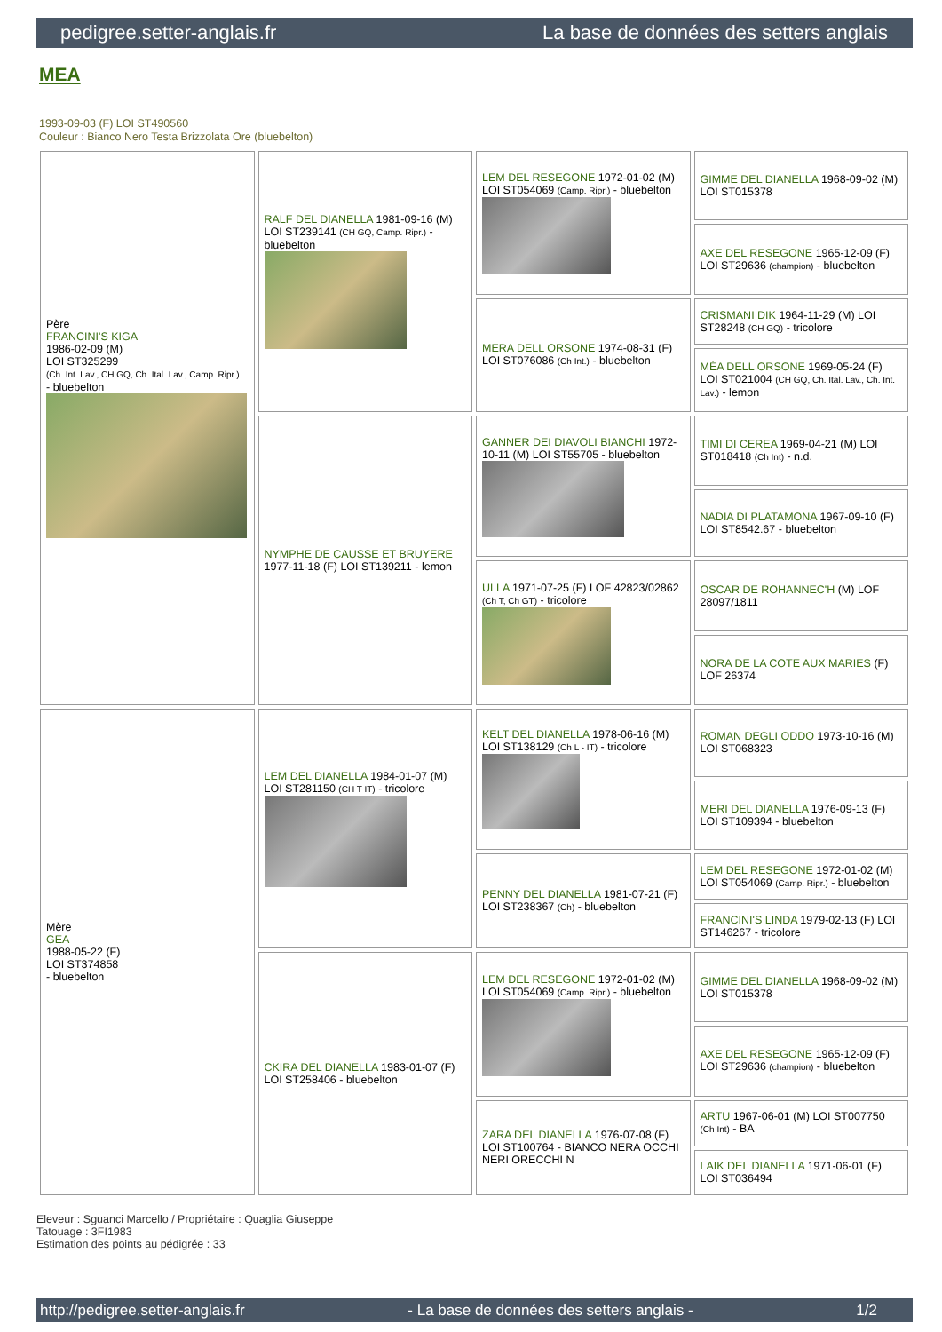pedigree.setter-anglais.fr La base de données des setters anglais
MEA
1993-09-03 (F) LOI ST490560
Couleur : Bianco Nero Testa Brizzolata Ore (bluebelton)
| Père FRANCINI'S KIGA 1986-02-09 (M) LOI ST325299 (Ch. Int. Lav., CH GQ, Ch. Ital. Lav., Camp. Ripr.) - bluebelton | RALF DEL DIANELLA 1981-09-16 (M) LOI ST239141 (CH GQ, Camp. Ripr.) - bluebelton | LEM DEL RESEGONE 1972-01-02 (M) LOI ST054069 (Camp. Ripr.) - bluebelton | GIMME DEL DIANELLA 1968-09-02 (M) LOI ST015378 |
| | | | AXE DEL RESEGONE 1965-12-09 (F) LOI ST29636 (champion) - bluebelton |
| | | MERA DELL ORSONE 1974-08-31 (F) LOI ST076086 (Ch Int.) - bluebelton | CRISMANI DIK 1964-11-29 (M) LOI ST28248 (CH GQ) - tricolore |
| | | | MÉA DELL ORSONE 1969-05-24 (F) LOI ST021004 (CH GQ, Ch. Ital. Lav., Ch. Int. Lav.) - lemon |
| | NYMPHE DE CAUSSE ET BRUYERE 1977-11-18 (F) LOI ST139211 - lemon | GANNER DEI DIAVOLI BIANCHI 1972-10-11 (M) LOI ST55705 - bluebelton | TIMI DI CEREA 1969-04-21 (M) LOI ST018418 (Ch Int) - n.d. |
| | | | NADIA DI PLATAMONA 1967-09-10 (F) LOI ST8542.67 - bluebelton |
| | | ULLA 1971-07-25 (F) LOF 42823/02862 (Ch T, Ch GT) - tricolore | OSCAR DE ROHANNEC'H (M) LOF 28097/1811 |
| | | | NORA DE LA COTE AUX MARIES (F) LOF 26374 |
| Mère GEA 1988-05-22 (F) LOI ST374858 - bluebelton | LEM DEL DIANELLA 1984-01-07 (M) LOI ST281150 (CH T IT) - tricolore | KELT DEL DIANELLA 1978-06-16 (M) LOI ST138129 (Ch L - IT) - tricolore | ROMAN DEGLI ODDO 1973-10-16 (M) LOI ST068323 |
| | | | MERI DEL DIANELLA 1976-09-13 (F) LOI ST109394 - bluebelton |
| | | PENNY DEL DIANELLA 1981-07-21 (F) LOI ST238367 (Ch) - bluebelton | LEM DEL RESEGONE 1972-01-02 (M) LOI ST054069 (Camp. Ripr.) - bluebelton |
| | | | FRANCINI'S LINDA 1979-02-13 (F) LOI ST146267 - tricolore |
| | CKIRA DEL DIANELLA 1983-01-07 (F) LOI ST258406 - bluebelton | LEM DEL RESEGONE 1972-01-02 (M) LOI ST054069 (Camp. Ripr.) - bluebelton | GIMME DEL DIANELLA 1968-09-02 (M) LOI ST015378 |
| | | | AXE DEL RESEGONE 1965-12-09 (F) LOI ST29636 (champion) - bluebelton |
| | | ZARA DEL DIANELLA 1976-07-08 (F) LOI ST100764 - BIANCO NERA OCCHI NERI ORECCHI N | ARTU 1967-06-01 (M) LOI ST007750 (Ch Int) - BA |
| | | | LAIK DEL DIANELLA 1971-06-01 (F) LOI ST036494 |
Eleveur : Sguanci Marcello / Propriétaire : Quaglia Giuseppe
Tatouage : 3FI1983
Estimation des points au pédigrée : 33
http://pedigree.setter-anglais.fr - La base de données des setters anglais - 1/2